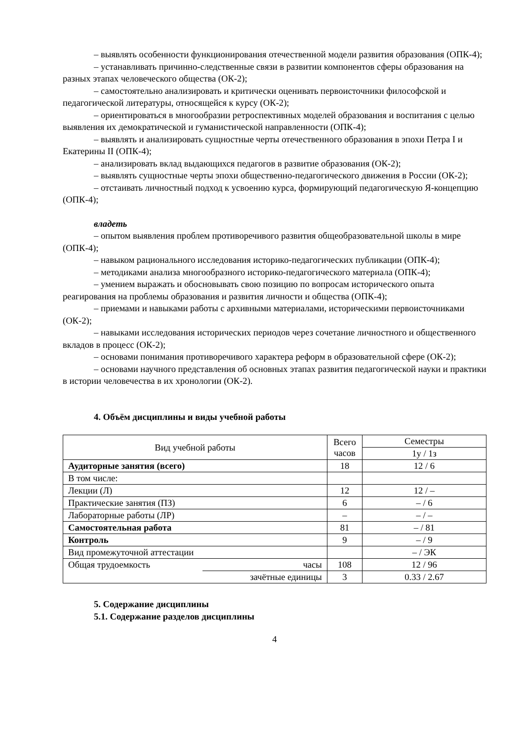– выявлять особенности функционирования отечественной модели развития образования (ОПК-4);
– устанавливать причинно-следственные связи в развитии компонентов сферы образования на разных этапах человеческого общества (ОК-2);
– самостоятельно анализировать и критически оценивать первоисточники философской и педагогической литературы, относящейся к курсу (ОК-2);
– ориентироваться в многообразии ретроспективных моделей образования и воспитания с целью выявления их демократической и гуманистической направленности (ОПК-4);
– выявлять и анализировать сущностные черты отечественного образования в эпохи Петра I и Екатерины II (ОПК-4);
– анализировать вклад выдающихся педагогов в развитие образования (ОК-2);
– выявлять сущностные черты эпохи общественно-педагогического движения в России (ОК-2);
– отстаивать личностный подход к усвоению курса, формирующий педагогическую Я-концепцию (ОПК-4);
владеть
– опытом выявления проблем противоречивого развития общеобразовательной школы в мире (ОПК-4);
– навыком рационального исследования историко-педагогических публикации (ОПК-4);
– методиками анализа многообразного историко-педагогического материала (ОПК-4);
– умением выражать и обосновывать свою позицию по вопросам исторического опыта реагирования на проблемы образования и развития личности и общества (ОПК-4);
– приемами и навыками работы с архивными материалами, историческими первоисточниками (ОК-2);
– навыками исследования исторических периодов через сочетание личностного и общественного вкладов в процесс (ОК-2);
– основами понимания противоречивого характера реформ в образовательной сфере (ОК-2);
– основами научного представления об основных этапах развития педагогической науки и практики в истории человечества в их хронологии (ОК-2).
4. Объём дисциплины и виды учебной работы
| Вид учебной работы | | Всего часов | Семестры |
| --- | --- | --- | --- |
| | | | 1у / 1з |
| Аудиторные занятия (всего) | | 18 | 12 / 6 |
| В том числе: | | | |
| Лекции (Л) | | 12 | 12 / – |
| Практические занятия (ПЗ) | | 6 | – / 6 |
| Лабораторные работы (ЛР) | | – | – / – |
| Самостоятельная работа | | 81 | – / 81 |
| Контроль | | 9 | – / 9 |
| Вид промежуточной аттестации | | | – / ЭК |
| Общая трудоемкость | часы | 108 | 12 / 96 |
| | зачётные единицы | 3 | 0.33 / 2.67 |
5. Содержание дисциплины
5.1. Содержание разделов дисциплины
4